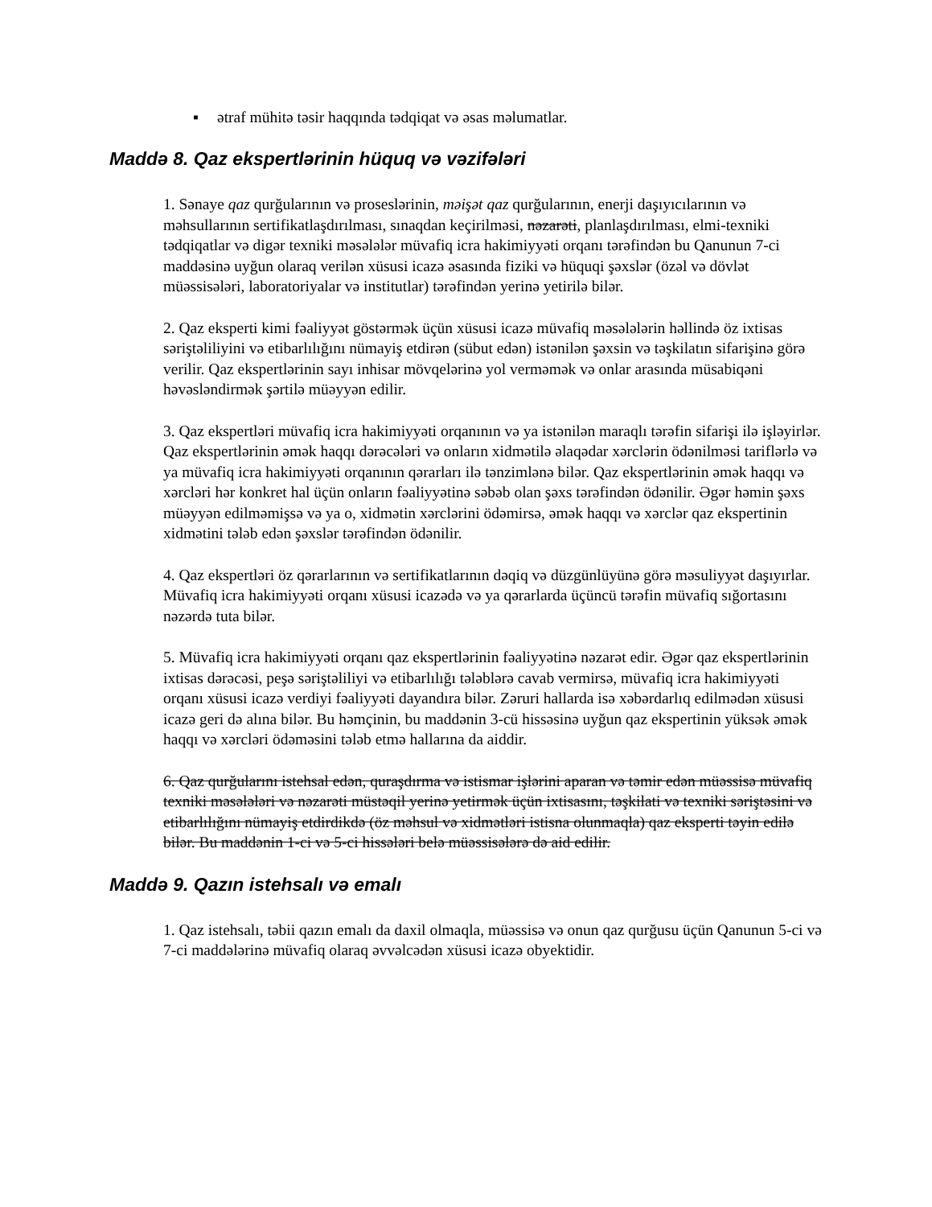▪ ətraf mühitə təsir haqqında tədqiqat və əsas məlumatlar.
Maddə 8. Qaz ekspertlərinin hüquq və vəzifələri
1. Sənaye qaz qurğularının və proseslərinin, məişət qaz qurğularının, enerji daşıyıcılarının və məhsullarının sertifikatlaşdırılması, sınaqdan keçirilməsi, nəzarəti, planlaşdırılması, elmi-texniki tədqiqatlar və digər texniki məsələlər müvafiq icra hakimiyyəti orqanı tərəfindən bu Qanunun 7-ci maddəsinə uyğun olaraq verilən xüsusi icazə əsasında fiziki və hüquqi şəxslər (özəl və dövlət müəssisələri, laboratoriyalar və institutlar) tərəfindən yerinə yetirilə bilər.
2. Qaz eksperti kimi fəaliyyət göstərmək üçün xüsusi icazə müvafiq məsələlərin həllində öz ixtisas səriştəliliyini və etibarlılığını nümayiş etdirən (sübut edən) istənilən şəxsin və təşkilatın sifarişinə görə verilir. Qaz ekspertlərinin sayı inhisar mövqelərinə yol verməmək və onlar arasında müsabiqəni həvəsləndirmək şərtilə müəyyən edilir.
3. Qaz ekspertləri müvafiq icra hakimiyyəti orqanının və ya istənilən maraqlı tərəfin sifarişi ilə işləyirlər. Qaz ekspertlərinin əmək haqqı dərəcələri və onların xidmətilə əlaqədar xərclərin ödənilməsi tariflərlə və ya müvafiq icra hakimiyyəti orqanının qərarları ilə tənzimlənə bilər. Qaz ekspertlərinin əmək haqqı və xərcləri hər konkret hal üçün onların fəaliyyətinə səbəb olan şəxs tərəfindən ödənilir. Əgər həmin şəxs müəyyən edilməmişsə və ya o, xidmətin xərclərini ödəmirsə, əmək haqqı və xərclər qaz ekspertinin xidmətini tələb edən şəxslər tərəfindən ödənilir.
4. Qaz ekspertləri öz qərarlarının və sertifikatlarının dəqiq və düzgünlüyünə görə məsuliyyət daşıyırlar. Müvafiq icra hakimiyyəti orqanı xüsusi icazədə və ya qərarlarda üçüncü tərəfin müvafiq sığortasını nəzərdə tuta bilər.
5. Müvafiq icra hakimiyyəti orqanı qaz ekspertlərinin fəaliyyətinə nəzarət edir. Əgər qaz ekspertlərinin ixtisas dərəcəsi, peşə səriştəliliyi və etibarlılığı tələblərə cavab vermirsə, müvafiq icra hakimiyyəti orqanı xüsusi icazə verdiyi fəaliyyəti dayandıra bilər. Zəruri hallarda isə xəbərdarlıq edilmədən xüsusi icazə geri də alına bilər. Bu həmçinin, bu maddənin 3-cü hissəsinə uyğun qaz ekspertinin yüksək əmək haqqı və xərcləri ödəməsini tələb etmə hallarına da aiddir.
6. Qaz qurğularını istehsal edən, quraşdırma və istismar işlərini aparan və təmir edən müəssisə müvafiq texniki məsələləri və nəzarəti müstəqil yerinə yetirmək üçün ixtisasını, təşkilati və texniki səriştəsini və etibarlılığını nümayiş etdirdikdə (öz məhsul və xidmətləri istisna olunmaqla) qaz eksperti təyin edilə bilər. Bu maddənin 1-ci və 5-ci hissələri belə müəssisələrə də aid edilir.
Maddə 9. Qazın istehsalı və emalı
1. Qaz istehsalı, təbii qazın emalı da daxil olmaqla, müəssisə və onun qaz qurğusu üçün Qanunun 5-ci və 7-ci maddələrinə müvafiq olaraq əvvəlcədən xüsusi icazə obyektidir.